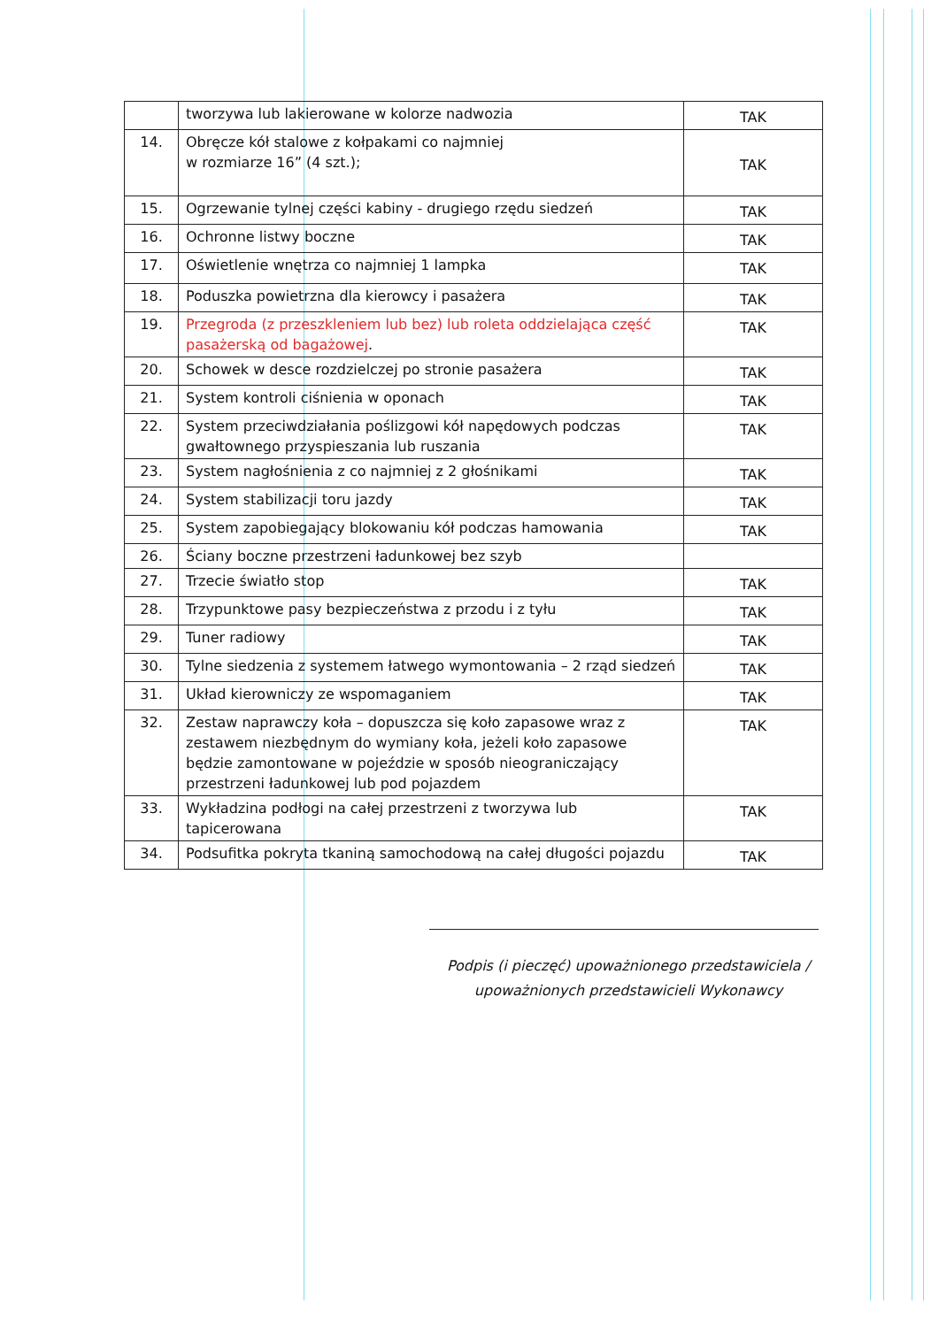| | tworzywa lub lakierowane w kolorze nadwozia | TAK |
| 14. | Obręcze kół stalowe z kołpakami co najmniej w rozmiarze 16” (4 szt.); | TAK |
| 15. | Ogrzewanie tylnej części kabiny - drugiego rzędu siedzeń | TAK |
| 16. | Ochronne listwy boczne | TAK |
| 17. | Oświetlenie wnętrza co najmniej 1 lampka | TAK |
| 18. | Poduszka powietrzna dla kierowcy i pasażera | TAK |
| 19. | Przegroda (z przeszkleniem lub bez) lub roleta oddzielająca część pasażerską od bagażowej . | TAK |
| 20. | Schowek w desce rozdzielczej po stronie pasażera | TAK |
| 21. | System kontroli ciśnienia w oponach | TAK |
| 22. | System przeciwdziałania poślizgowi kół napędowych podczas gwałtownego przyspieszania lub ruszania | TAK |
| 23. | System nagłośnienia z co najmniej z 2 głośnikami | TAK |
| 24. | System stabilizacji toru jazdy | TAK |
| 25. | System zapobiegający blokowaniu kół podczas hamowania | TAK |
| 26. | Ściany boczne przestrzeni ładunkowej bez szyb | |
| 27. | Trzecie światło stop | TAK |
| 28. | Trzypunktowe pasy bezpieczeństwa z przodu i z tyłu | TAK |
| 29. | Tuner radiowy | TAK |
| 30. | Tylne siedzenia z systemem łatwego wymontowania – 2 rząd siedzeń | TAK |
| 31. | Układ kierowniczy ze wspomaganiem | TAK |
| 32. | Zestaw naprawczy koła – dopuszcza się koło zapasowe wraz z zestawem niezbędnym do wymiany koła, jeżeli koło zapasowe będzie zamontowane w pojeździe w sposób nieograniczający przestrzeni ładunkowej lub pod pojazdem | TAK |
| 33. | Wykładzina podłogi na całej przestrzeni z tworzywa lub tapicerowana | TAK |
| 34. | Podsufitka pokryta tkaniną samochodową na całej długości pojazdu | TAK |
Podpis (i pieczęć) upoważnionego przedstawiciela /
upoważnionych przedstawicieli Wykonawcy